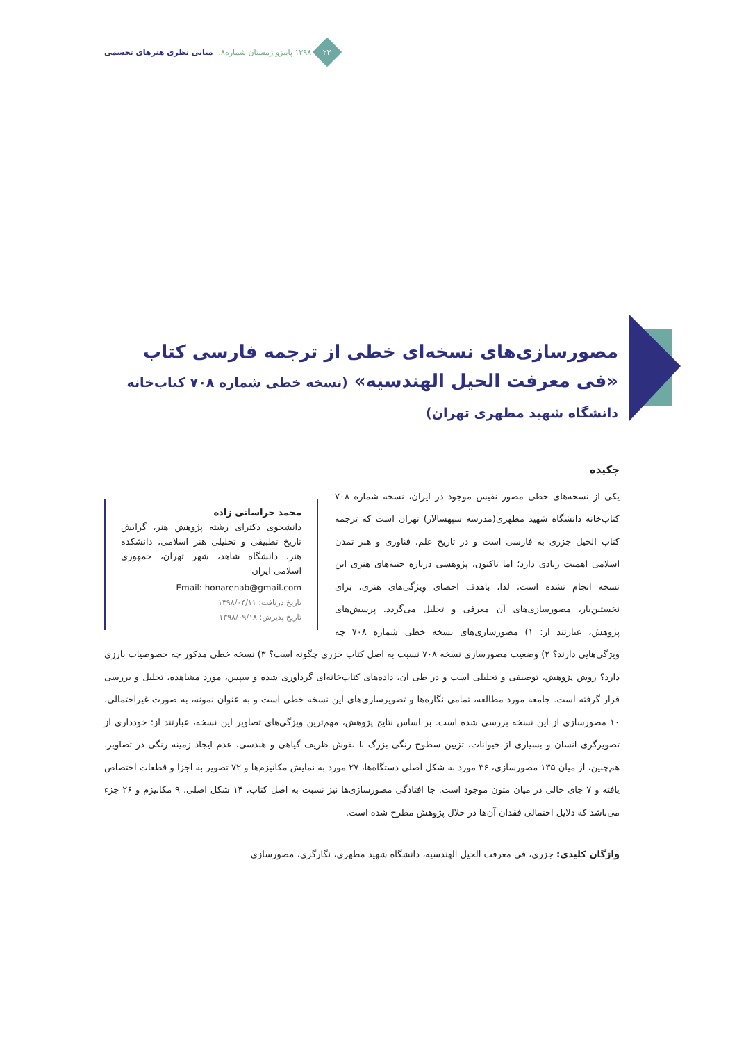۲۳
۱۳۹۸ پاییزو زمستان شماره۸، مبانی نظری هنرهای تجسمی
مصورسازی‌های نسخه‌ای خطی از ترجمه فارسی کتاب «فی معرفت الحیل الهندسیه» (نسخه خطی شماره ۷۰۸ کتاب‌خانه دانشگاه شهید مطهری تهران)
چکیده
محمد خراسانی زاده
دانشجوی دکترای رشته پژوهش هنر، گرایش تاریخ تطبیقی و تحلیلی هنر اسلامی، دانشکده هنر، دانشگاه شاهد، شهر تهران، جمهوری اسلامی ایران
Email: honarenab@gmail.com
تاریخ دریافت: ۱۳۹۸/۰۴/۱۱
تاریخ پذیرش: ۱۳۹۸/۰۹/۱۸
یکی از نسخه‌های خطی مصور نفیس موجود در ایران، نسخه شماره ۷۰۸ کتاب‌خانه دانشگاه شهید مطهری(مدرسه سپهسالار) تهران است که ترجمه کتاب الحیل جزری به فارسی است و در تاریخ علم، فناوری و هنر تمدن اسلامی اهمیت زیادی دارد؛ اما تاکنون، پژوهشی درباره جنبه‌های هنری این نسخه انجام نشده است، لذا، باهدف احصای ویژگی‌های هنری، برای نخستین‌بار، مصورسازی‌های آن معرفی و تحلیل می‌گردد. پرسش‌های پژوهش، عبارتند از: ۱) مصورسازی‌های نسخه خطی شماره ۷۰۸ چه ویژگی‌هایی دارند؟ ۲) وضعیت مصورسازی نسخه ۷۰۸ نسبت به اصل کتاب جزری چگونه است؟ ۳) نسخه خطی مذکور چه خصوصیات بارزی دارد؟ روش پژوهش، توصیفی و تحلیلی است و در طی آن، داده‌های کتاب‌خانه‌ای گردآوری شده و سپس، مورد مشاهده، تحلیل و بررسی قرار گرفته است. جامعه مورد مطالعه، تمامی نگاره‌ها و تصویرسازی‌های این نسخه خطی است و به عنوان نمونه، به صورت غیراحتمالی، ۱۰ مصورسازی از این نسخه بررسی شده است. بر اساس نتایج پژوهش، مهم‌ترین ویژگی‌های تصاویر این نسخه، عبارتند از: خودداری از تصویرگری انسان و بسیاری از حیوانات، تزیین سطوح رنگی بزرگ با نقوش ظریف گیاهی و هندسی، عدم ایجاد زمینه رنگی در تصاویر. هم‌چنین، از میان ۱۳۵ مصورسازی، ۳۶ مورد به شکل اصلی دستگاه‌ها، ۲۷ مورد به نمایش مکانیزم‌ها و ۷۲ تصویر به اجزا و قطعات اختصاص یافته و ۷ جای خالی در میان متون موجود است. جا افتادگی مصورسازی‌ها نیز نسبت به اصل کتاب، ۱۴ شکل اصلی، ۹ مکانیزم و ۲۶ جزء می‌باشد که دلایل احتمالی فقدان آن‌ها در خلال پژوهش مطرح شده است.
واژگان کلیدی: جزری، فی معرفت الحیل الهندسیه، دانشگاه شهید مطهری، نگارگری، مصورسازی